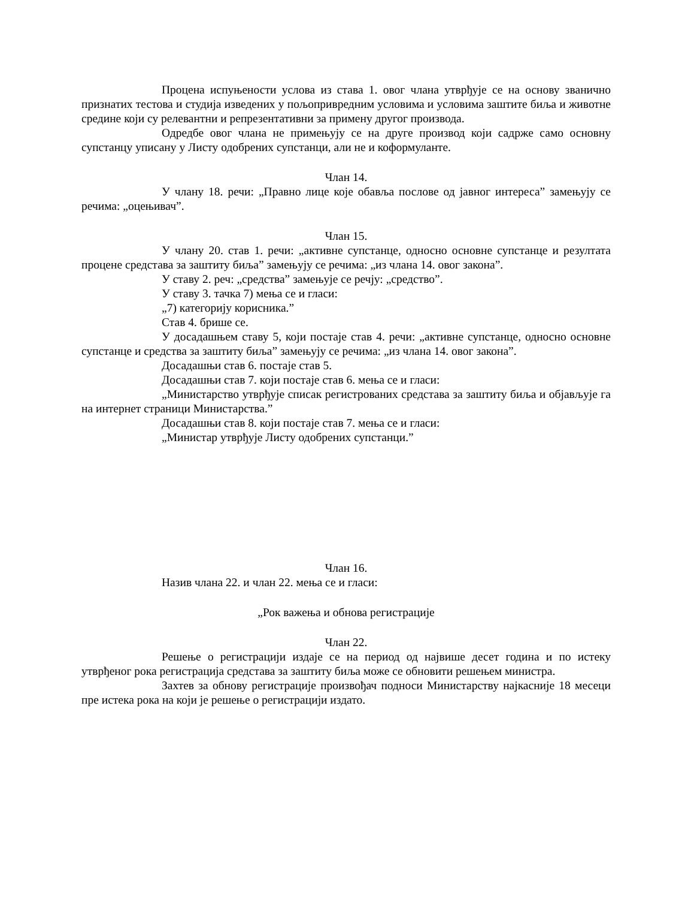Процена испуњености услова из става 1. овог члана утврђује се на основу званично признатих тестова и студија изведених у пољопривредним условима и условима заштите биља и животне средине који су релевантни и репрезентативни за примену другог производа.
Одредбе овог члана не примењују се на друге производ који садрже само основну супстанцу уписану у Листу одобрених супстанци, али не и коформуланте.
Члан 14.
У члану 18. речи: „Правно лице које обавља послове од јавног интереса” замењују се речима: „оцењивач”.
Члан 15.
У члану 20. став 1. речи: „активне супстанце, односно основне супстанце и резултата процене средстава за заштиту биља” замењују се речима: „из члана 14. овог закона”.
У ставу 2. реч: „средства” замењује се речју: „средство”.
У ставу 3. тачка 7) мења се и гласи:
„7) категорију корисника.”
Став 4. брише се.
У досадашњем ставу 5, који постаје став 4. речи: „активне супстанце, односно основне супстанце и средства за заштиту биља” замењују се речима: „из члана 14. овог закона”.
Досадашњи став 6. постаје став 5.
Досадашњи став 7. који постаје став 6. мења се и гласи:
„Министарство утврђује списак регистрованих средстава за заштиту биља и објављује га на интернет страници Министарства.”
Досадашњи став 8. који постаје став 7. мења се и гласи:
„Министар утврђује Листу одобрених супстанци.”
Члан 16.
Назив члана 22. и члан 22. мења се и гласи:
„Рок важења и обнова регистрације
Члан 22.
Решење о регистрацији издаје се на период од највише десет година и по истеку утврђеног рока регистрација средстава за заштиту биља може се обновити решењем министра.
Захтев за обнову регистрације произвођач подноси Министарству најкасније 18 месеци пре истека рока на који је решење о регистрацији издато.